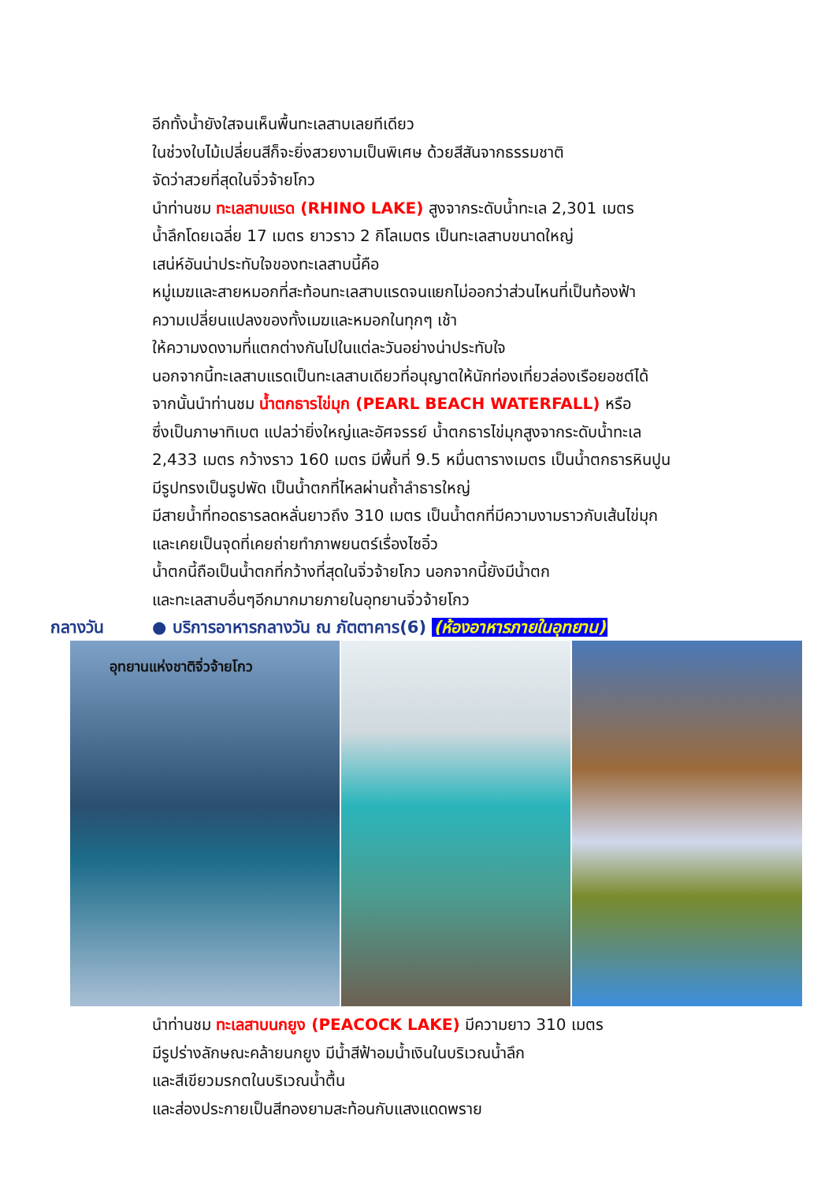อีกทั้งน้ำยังใสจนเห็นพื้นทะเลสาบเลยทีเดียว
ในช่วงใบไม้เปลี่ยนสีก็จะยิ่งสวยงามเป็นพิเศษ ด้วยสีสันจากธรรมชาติ
จัดว่าสวยที่สุดในจิ่วจ้ายโกว
นำท่านชม ทะเลสาบแรด (RHINO LAKE) สูงจากระดับน้ำทะเล 2,301 เมตร
น้ำลึกโดยเฉลี่ย 17 เมตร ยาวราว 2 กิโลเมตร เป็นทะเลสาบขนาดใหญ่
เสน่ห์อันน่าประทับใจของทะเลสาบนี้คือ
หมู่เมฆและสายหมอกที่สะท้อนทะเลสาบแรดจนแยกไม่ออกว่าส่วนไหนที่เป็นท้องฟ้า
ความเปลี่ยนแปลงของทั้งเมฆและหมอกในทุกๆ เช้า
ให้ความงดงามที่แตกต่างกันไปในแต่ละวันอย่างน่าประทับใจ
นอกจากนี้ทะเลสาบแรดเป็นทะเลสาบเดียวที่อนุญาตให้นักท่องเที่ยวล่องเรือยอชต์ได้
จากนั้นนำท่านชม น้ำตกธารไข่มุก (PEARL BEACH WATERFALL) หรือ
ซึ่งเป็นภาษาทิเบต แปลว่ายิ่งใหญ่และอัศจรรย์ น้ำตกธารไข่มุกสูงจากระดับน้ำทะเล
2,433 เมตร กว้างราว 160 เมตร มีพื้นที่ 9.5 หมื่นตารางเมตร เป็นน้ำตกธารหินปูน
มีรูปทรงเป็นรูปพัด เป็นน้ำตกที่ไหลผ่านถ้ำลำธารใหญ่
มีสายน้ำที่ทอดธารลดหลั่นยาวถึง 310 เมตร เป็นน้ำตกที่มีความงามราวกับเส้นไข่มุก
และเคยเป็นจุดที่เคยถ่ายทำภาพยนตร์เรื่องไซอิ๋ว
น้ำตกนี้ถือเป็นน้ำตกที่กว้างที่สุดในจิ่วจ้ายโกว นอกจากนี้ยังมีน้ำตก
และทะเลสาบอื่นๆอีกมากมายภายในอุทยานจิ่วจ้ายโกว
กลางวัน ● บริการอาหารกลางวัน ณ ภัตตาคาร(6) (ห้องอาหารภายในอุทยาน)
อุทยานแห่งชาติจิ่วจ้ายโกว
นำท่านชม ทะเลสาบนกยูง (PEACOCK LAKE) มีความยาว 310 เมตร
มีรูปร่างลักษณะคล้ายนกยูง มีน้ำสีฟ้าอมน้ำเงินในบริเวณน้ำลึก
และสีเขียวมรกตในบริเวณน้ำตื้น
และส่องประกายเป็นสีทองยามสะท้อนกับแสงแดดพราย